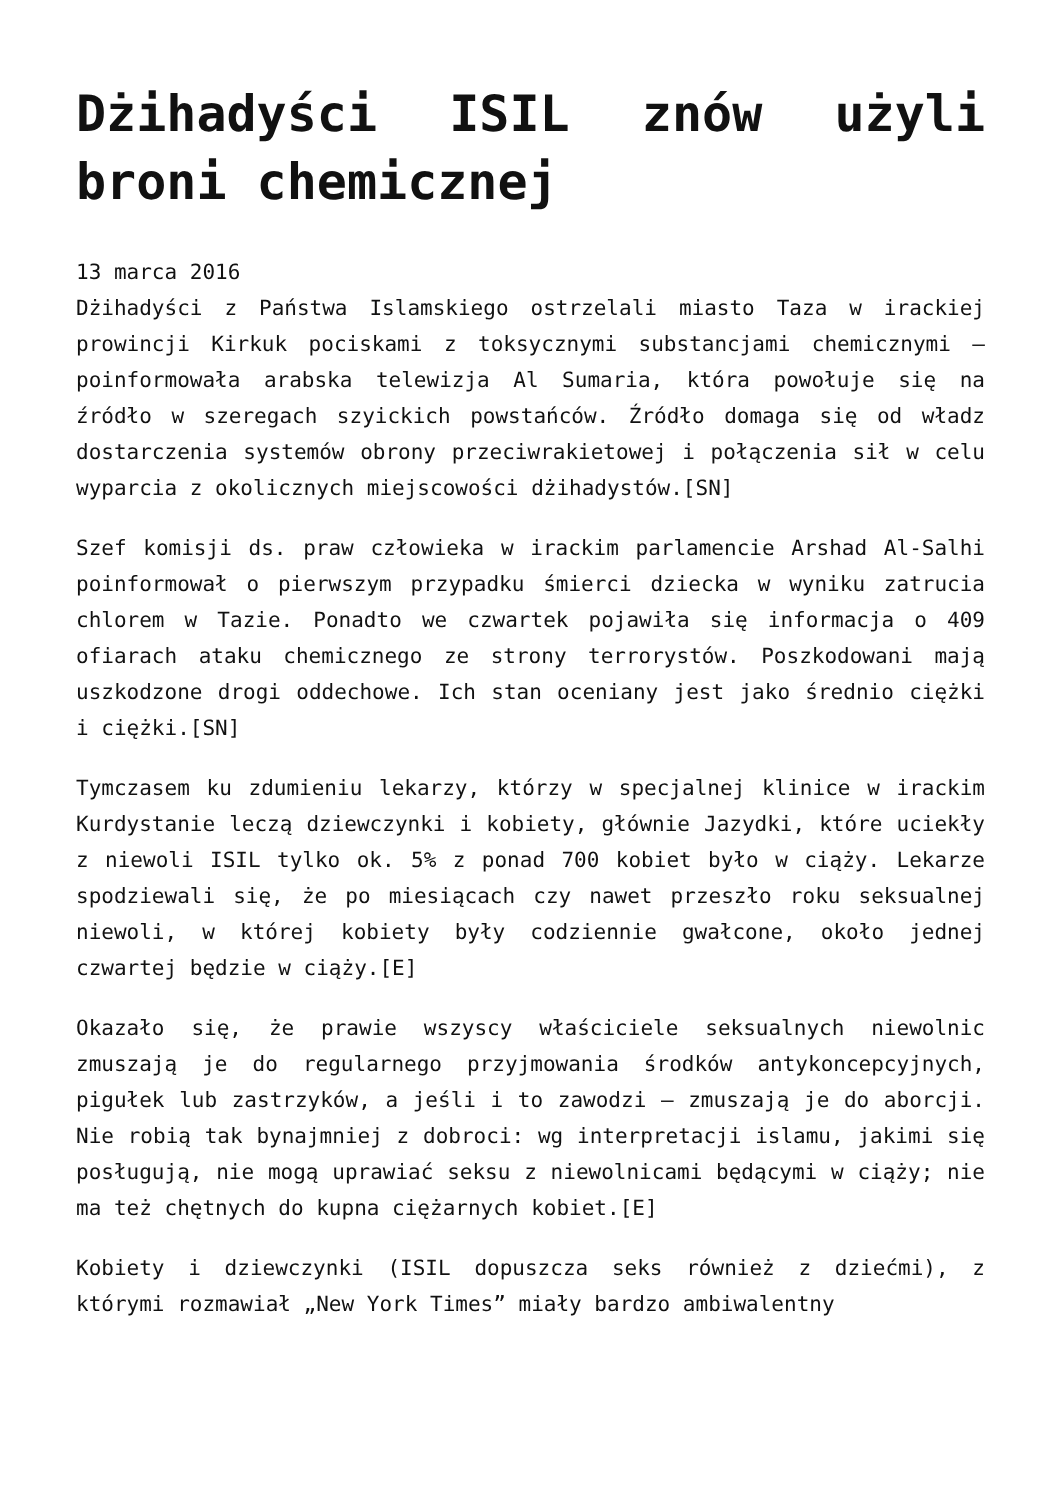Dżihadyści ISIL znów użyli broni chemicznej
13 marca 2016
Dżihadyści z Państwa Islamskiego ostrzelali miasto Taza w irackiej prowincji Kirkuk pociskami z toksycznymi substancjami chemicznymi – poinformowała arabska telewizja Al Sumaria, która powołuje się na źródło w szeregach szyickich powstańców. Źródło domaga się od władz dostarczenia systemów obrony przeciwrakietowej i połączenia sił w celu wyparcia z okolicznych miejscowości dżihadystów.[SN]
Szef komisji ds. praw człowieka w irackim parlamencie Arshad Al-Salhi poinformował o pierwszym przypadku śmierci dziecka w wyniku zatrucia chlorem w Tazie. Ponadto we czwartek pojawiła się informacja o 409 ofiarach ataku chemicznego ze strony terrorystów. Poszkodowani mają uszkodzone drogi oddechowe. Ich stan oceniany jest jako średnio ciężki i ciężki.[SN]
Tymczasem ku zdumieniu lekarzy, którzy w specjalnej klinice w irackim Kurdystanie leczą dziewczynki i kobiety, głównie Jazydki, które uciekły z niewoli ISIL tylko ok. 5% z ponad 700 kobiet było w ciąży. Lekarze spodziewali się, że po miesiącach czy nawet przeszło roku seksualnej niewoli, w której kobiety były codziennie gwałcone, około jednej czwartej będzie w ciąży.[E]
Okazało się, że prawie wszyscy właściciele seksualnych niewolnic zmuszają je do regularnego przyjmowania środków antykoncepcyjnych, pigułek lub zastrzyków, a jeśli i to zawodzi – zmuszają je do aborcji. Nie robią tak bynajmniej z dobroci: wg interpretacji islamu, jakimi się posługują, nie mogą uprawiać seksu z niewolnicami będącymi w ciąży; nie ma też chętnych do kupna ciężarnych kobiet.[E]
Kobiety i dziewczynki (ISIL dopuszcza seks również z dziećmi), z którymi rozmawiał „New York Times” miały bardzo ambiwalentny